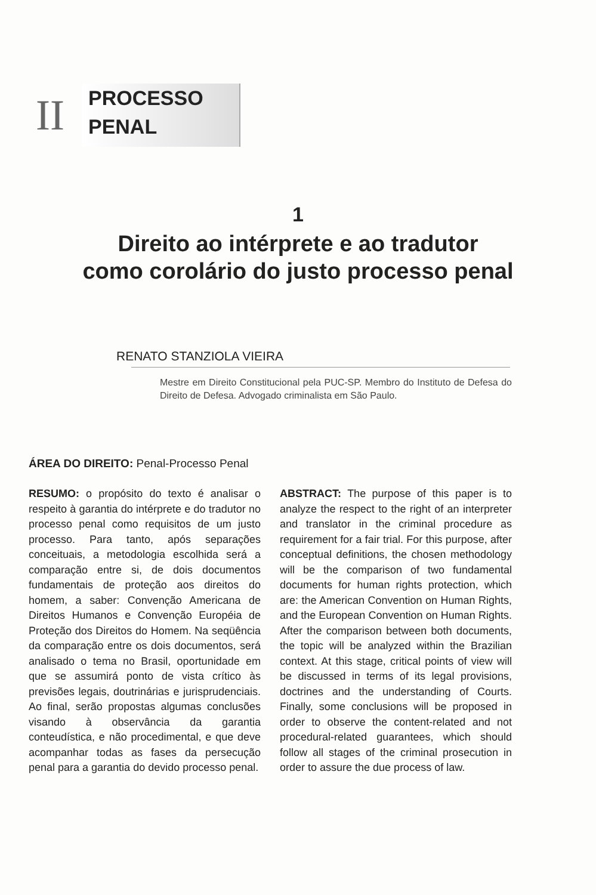II
PROCESSO
PENAL
1
Direito ao intérprete e ao tradutor
como corolário do justo processo penal
RENATO STANZIOLA VIEIRA
Mestre em Direito Constitucional pela PUC-SP. Membro do Instituto de Defesa do Direito de Defesa. Advogado criminalista em São Paulo.
ÁREA DO DIREITO: Penal-Processo Penal
RESUMO: o propósito do texto é analisar o respeito à garantia do intérprete e do tradutor no processo penal como requisitos de um justo processo. Para tanto, após separações conceituais, a metodologia escolhida será a comparação entre si, de dois documentos fundamentais de proteção aos direitos do homem, a saber: Convenção Americana de Direitos Humanos e Convenção Européia de Proteção dos Direitos do Homem. Na seqüência da comparação entre os dois documentos, será analisado o tema no Brasil, oportunidade em que se assumirá ponto de vista crítico às previsões legais, doutrinárias e jurisprudenciais. Ao final, serão propostas algumas conclusões visando à observância da garantia conteudística, e não procedimental, e que deve acompanhar todas as fases da persecução penal para a garantia do devido processo penal.
ABSTRACT: The purpose of this paper is to analyze the respect to the right of an interpreter and translator in the criminal procedure as requirement for a fair trial. For this purpose, after conceptual definitions, the chosen methodology will be the comparison of two fundamental documents for human rights protection, which are: the American Convention on Human Rights, and the European Convention on Human Rights. After the comparison between both documents, the topic will be analyzed within the Brazilian context. At this stage, critical points of view will be discussed in terms of its legal provisions, doctrines and the understanding of Courts. Finally, some conclusions will be proposed in order to observe the content-related and not procedural-related guarantees, which should follow all stages of the criminal prosecution in order to assure the due process of law.